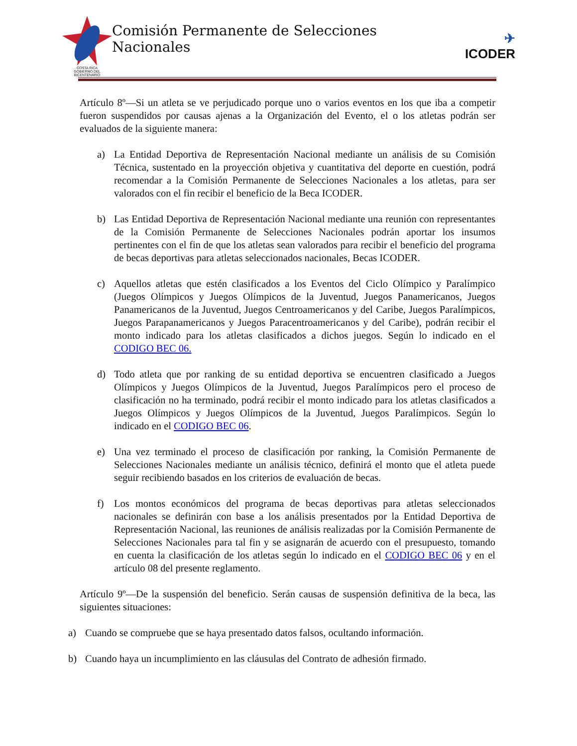COSTA RICA
GOBIERNO DEL BICENTENARIO
Comisión Permanente de Selecciones Nacionales
✈
ICODER
Artículo 8º—Si un atleta se ve perjudicado porque uno o varios eventos en los que iba a competir fueron suspendidos por causas ajenas a la Organización del Evento, el o los atletas podrán ser evaluados de la siguiente manera:
a) La Entidad Deportiva de Representación Nacional mediante un análisis de su Comisión Técnica, sustentado en la proyección objetiva y cuantitativa del deporte en cuestión, podrá recomendar a la Comisión Permanente de Selecciones Nacionales a los atletas, para ser valorados con el fin recibir el beneficio de la Beca ICODER.
b) Las Entidad Deportiva de Representación Nacional mediante una reunión con representantes de la Comisión Permanente de Selecciones Nacionales podrán aportar los insumos pertinentes con el fin de que los atletas sean valorados para recibir el beneficio del programa de becas deportivas para atletas seleccionados nacionales, Becas ICODER.
c) Aquellos atletas que estén clasificados a los Eventos del Ciclo Olímpico y Paralímpico (Juegos Olímpicos y Juegos Olímpicos de la Juventud, Juegos Panamericanos, Juegos Panamericanos de la Juventud, Juegos Centroamericanos y del Caribe, Juegos Paralímpicos, Juegos Parapanamericanos y Juegos Paracentroamericanos y del Caribe), podrán recibir el monto indicado para los atletas clasificados a dichos juegos. Según lo indicado en el CODIGO BEC 06.
d) Todo atleta que por ranking de su entidad deportiva se encuentren clasificado a Juegos Olímpicos y Juegos Olímpicos de la Juventud, Juegos Paralímpicos pero el proceso de clasificación no ha terminado, podrá recibir el monto indicado para los atletas clasificados a Juegos Olímpicos y Juegos Olímpicos de la Juventud, Juegos Paralímpicos. Según lo indicado en el CODIGO BEC 06.
e) Una vez terminado el proceso de clasificación por ranking, la Comisión Permanente de Selecciones Nacionales mediante un análisis técnico, definirá el monto que el atleta puede seguir recibiendo basados en los criterios de evaluación de becas.
f) Los montos económicos del programa de becas deportivas para atletas seleccionados nacionales se definirán con base a los análisis presentados por la Entidad Deportiva de Representación Nacional, las reuniones de análisis realizadas por la Comisión Permanente de Selecciones Nacionales para tal fin y se asignarán de acuerdo con el presupuesto, tomando en cuenta la clasificación de los atletas según lo indicado en el CODIGO BEC 06 y en el artículo 08 del presente reglamento.
Artículo 9º—De la suspensión del beneficio. Serán causas de suspensión definitiva de la beca, las siguientes situaciones:
a) Cuando se compruebe que se haya presentado datos falsos, ocultando información.
b) Cuando haya un incumplimiento en las cláusulas del Contrato de adhesión firmado.